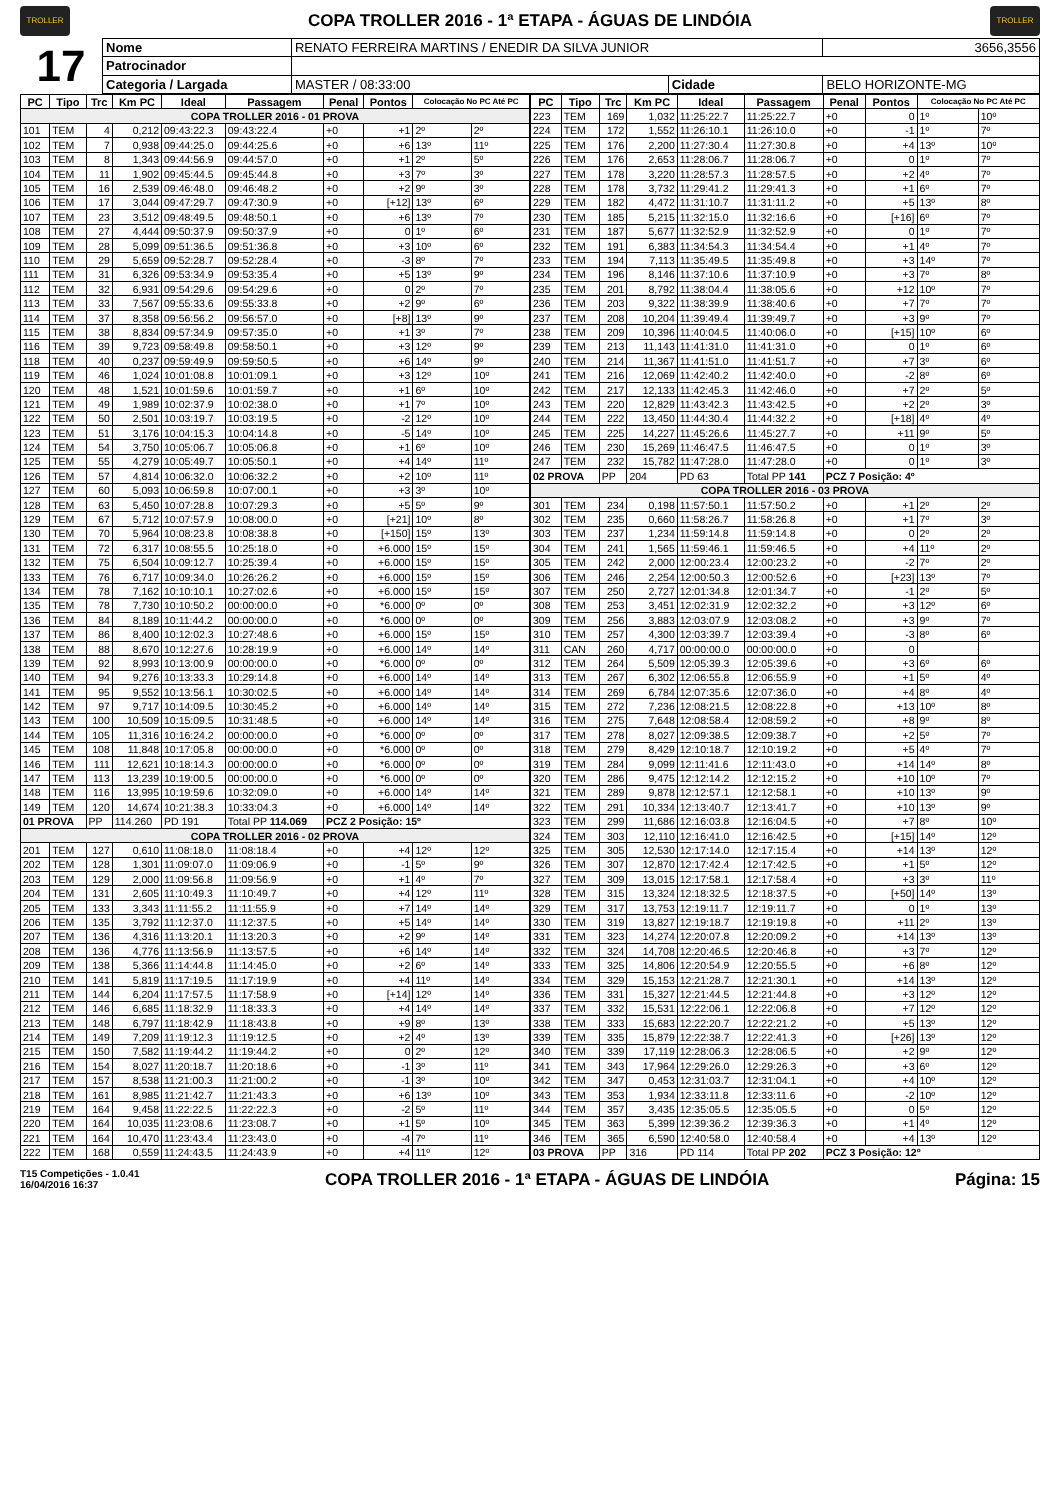TROLLER
COPA TROLLER 2016 - 1ª ETAPA - ÁGUAS DE LINDÓIA
TROLLER
17
| Nome | RENATO FERREIRA MARTINS / ENEDIR DA SILVA JUNIOR | | | 3656,3556 |
| Patrocinador | | | | |
| Categoria / Largada | MASTER / 08:33:00 | Cidade | BELO HORIZONTE-MG | |
| PC | Tipo | Trc | Km PC | Ideal | Passagem | Penal | Pontos | Colocação No PC Até PC | |
| --- | --- | --- | --- | --- | --- | --- | --- | --- | --- |
| COPA TROLLER 2016 - 01 PROVA | | | | | | | | | |
| 101 | TEM | 4 | 0,212 | 09:43:22.3 | 09:43:22.4 | +0 | +1 | 2º | 2º |
| 102 | TEM | 7 | 0,938 | 09:44:25.0 | 09:44:25.6 | +0 | +6 | 13º | 11º |
| 103 | TEM | 8 | 1,343 | 09:44:56.9 | 09:44:57.0 | +0 | +1 | 2º | 5º |
| 104 | TEM | 11 | 1,902 | 09:45:44.5 | 09:45:44.8 | +0 | +3 | 7º | 3º |
| 105 | TEM | 16 | 2,539 | 09:46:48.0 | 09:46:48.2 | +0 | +2 | 9º | 3º |
| 106 | TEM | 17 | 3,044 | 09:47:29.7 | 09:47:30.9 | +0 | [+12] | 13º | 6º |
| 107 | TEM | 23 | 3,512 | 09:48:49.5 | 09:48:50.1 | +0 | +6 | 13º | 7º |
| 108 | TEM | 27 | 4,444 | 09:50:37.9 | 09:50:37.9 | +0 | 0 | 1º | 6º |
| 109 | TEM | 28 | 5,099 | 09:51:36.5 | 09:51:36.8 | +0 | +3 | 10º | 6º |
| 110 | TEM | 29 | 5,659 | 09:52:28.7 | 09:52:28.4 | +0 | -3 | 8º | 7º |
| 111 | TEM | 31 | 6,326 | 09:53:34.9 | 09:53:35.4 | +0 | +5 | 13º | 9º |
| 112 | TEM | 32 | 6,931 | 09:54:29.6 | 09:54:29.6 | +0 | 0 | 2º | 7º |
| 113 | TEM | 33 | 7,567 | 09:55:33.6 | 09:55:33.8 | +0 | +2 | 9º | 6º |
| 114 | TEM | 37 | 8,358 | 09:56:56.2 | 09:56:57.0 | +0 | [+8] | 13º | 9º |
| 115 | TEM | 38 | 8,834 | 09:57:34.9 | 09:57:35.0 | +0 | +1 | 3º | 7º |
| 116 | TEM | 39 | 9,723 | 09:58:49.8 | 09:58:50.1 | +0 | +3 | 12º | 9º |
| 118 | TEM | 40 | 0,237 | 09:59:49.9 | 09:59:50.5 | +0 | +6 | 14º | 9º |
| 119 | TEM | 46 | 1,024 | 10:01:08.8 | 10:01:09.1 | +0 | +3 | 12º | 10º |
| 120 | TEM | 48 | 1,521 | 10:01:59.6 | 10:01:59.7 | +0 | +1 | 6º | 10º |
| 121 | TEM | 49 | 1,989 | 10:02:37.9 | 10:02:38.0 | +0 | +1 | 7º | 10º |
| 122 | TEM | 50 | 2,501 | 10:03:19.7 | 10:03:19.5 | +0 | -2 | 12º | 10º |
| 123 | TEM | 51 | 3,176 | 10:04:15.3 | 10:04:14.8 | +0 | -5 | 14º | 10º |
| 124 | TEM | 54 | 3,750 | 10:05:06.7 | 10:05:06.8 | +0 | +1 | 6º | 10º |
| 125 | TEM | 55 | 4,279 | 10:05:49.7 | 10:05:50.1 | +0 | +4 | 14º | 11º |
| 126 | TEM | 57 | 4,814 | 10:06:32.0 | 10:06:32.2 | +0 | +2 | 10º | 11º |
| 127 | TEM | 60 | 5,093 | 10:06:59.8 | 10:07:00.1 | +0 | +3 | 3º | 10º |
| 128 | TEM | 63 | 5,450 | 10:07:28.8 | 10:07:29.3 | +0 | +5 | 5º | 9º |
| 129 | TEM | 67 | 5,712 | 10:07:57.9 | 10:08:00.0 | +0 | [+21] | 10º | 8º |
| 130 | TEM | 70 | 5,964 | 10:08:23.8 | 10:08:38.8 | +0 | [+150] | 15º | 13º |
| 131 | TEM | 72 | 6,317 | 10:08:55.5 | 10:25:18.0 | +0 | +6.000 | 15º | 15º |
| 132 | TEM | 75 | 6,504 | 10:09:12.7 | 10:25:39.4 | +0 | +6.000 | 15º | 15º |
| 133 | TEM | 76 | 6,717 | 10:09:34.0 | 10:26:26.2 | +0 | +6.000 | 15º | 15º |
| 134 | TEM | 78 | 7,162 | 10:10:10.1 | 10:27:02.6 | +0 | +6.000 | 15º | 15º |
| 135 | TEM | 78 | 7,730 | 10:10:50.2 | 00:00:00.0 | +0 | *6.000 | 0º | 0º |
| 136 | TEM | 84 | 8,189 | 10:11:44.2 | 00:00:00.0 | +0 | *6.000 | 0º | 0º |
| 137 | TEM | 86 | 8,400 | 10:12:02.3 | 10:27:48.6 | +0 | +6.000 | 15º | 15º |
| 138 | TEM | 88 | 8,670 | 10:12:27.6 | 10:28:19.9 | +0 | +6.000 | 14º | 14º |
| 139 | TEM | 92 | 8,993 | 10:13:00.9 | 00:00:00.0 | +0 | *6.000 | 0º | 0º |
| 140 | TEM | 94 | 9,276 | 10:13:33.3 | 10:29:14.8 | +0 | +6.000 | 14º | 14º |
| 141 | TEM | 95 | 9,552 | 10:13:56.1 | 10:30:02.5 | +0 | +6.000 | 14º | 14º |
| 142 | TEM | 97 | 9,717 | 10:14:09.5 | 10:30:45.2 | +0 | +6.000 | 14º | 14º |
| 143 | TEM | 100 | 10,509 | 10:15:09.5 | 10:31:48.5 | +0 | +6.000 | 14º | 14º |
| 144 | TEM | 105 | 11,316 | 10:16:24.2 | 00:00:00.0 | +0 | *6.000 | 0º | 0º |
| 145 | TEM | 108 | 11,848 | 10:17:05.8 | 00:00:00.0 | +0 | *6.000 | 0º | 0º |
| 146 | TEM | 111 | 12,621 | 10:18:14.3 | 00:00:00.0 | +0 | *6.000 | 0º | 0º |
| 147 | TEM | 113 | 13,239 | 10:19:00.5 | 00:00:00.0 | +0 | *6.000 | 0º | 0º |
| 148 | TEM | 116 | 13,995 | 10:19:59.6 | 10:32:09.0 | +0 | +6.000 | 14º | 14º |
| 149 | TEM | 120 | 14,674 | 10:21:38.3 | 10:33:04.3 | +0 | +6.000 | 14º | 14º |
| 01 PROVA | | PP | 114.260 | PD 191 | Total PP 114.069 | PCZ 2 Posição: 15º | | | |
| COPA TROLLER 2016 - 02 PROVA | | | | | | | | | |
| 201 | TEM | 127 | 0,610 | 11:08:18.0 | 11:08:18.4 | +0 | +4 | 12º | 12º |
| 202 | TEM | 128 | 1,301 | 11:09:07.0 | 11:09:06.9 | +0 | -1 | 5º | 9º |
| 203 | TEM | 129 | 2,000 | 11:09:56.8 | 11:09:56.9 | +0 | +1 | 4º | 7º |
| 204 | TEM | 131 | 2,605 | 11:10:49.3 | 11:10:49.7 | +0 | +4 | 12º | 11º |
| 205 | TEM | 133 | 3,343 | 11:11:55.2 | 11:11:55.9 | +0 | +7 | 14º | 14º |
| 206 | TEM | 135 | 3,792 | 11:12:37.0 | 11:12:37.5 | +0 | +5 | 14º | 14º |
| 207 | TEM | 136 | 4,316 | 11:13:20.1 | 11:13:20.3 | +0 | +2 | 9º | 14º |
| 208 | TEM | 136 | 4,776 | 11:13:56.9 | 11:13:57.5 | +0 | +6 | 14º | 14º |
| 209 | TEM | 138 | 5,366 | 11:14:44.8 | 11:14:45.0 | +0 | +2 | 6º | 14º |
| 210 | TEM | 141 | 5,819 | 11:17:19.5 | 11:17:19.9 | +0 | +4 | 11º | 14º |
| 211 | TEM | 144 | 6,204 | 11:17:57.5 | 11:17:58.9 | +0 | [+14] | 12º | 14º |
| 212 | TEM | 146 | 6,685 | 11:18:32.9 | 11:18:33.3 | +0 | +4 | 14º | 14º |
| 213 | TEM | 148 | 6,797 | 11:18:42.9 | 11:18:43.8 | +0 | +9 | 8º | 13º |
| 214 | TEM | 149 | 7,209 | 11:19:12.3 | 11:19:12.5 | +0 | +2 | 4º | 13º |
| 215 | TEM | 150 | 7,582 | 11:19:44.2 | 11:19:44.2 | +0 | 0 | 2º | 12º |
| 216 | TEM | 154 | 8,027 | 11:20:18.7 | 11:20:18.6 | +0 | -1 | 3º | 11º |
| 217 | TEM | 157 | 8,538 | 11:21:00.3 | 11:21:00.2 | +0 | -1 | 3º | 10º |
| 218 | TEM | 161 | 8,985 | 11:21:42.7 | 11:21:43.3 | +0 | +6 | 13º | 10º |
| 219 | TEM | 164 | 9,458 | 11:22:22.5 | 11:22:22.3 | +0 | -2 | 5º | 11º |
| 220 | TEM | 164 | 10,035 | 11:23:08.6 | 11:23:08.7 | +0 | +1 | 5º | 10º |
| 221 | TEM | 164 | 10,470 | 11:23:43.4 | 11:23:43.0 | +0 | -4 | 7º | 11º |
| 222 | TEM | 168 | 0,559 | 11:24:43.5 | 11:24:43.9 | +0 | +4 | 11º | 12º |
| PC | Tipo | Trc | Km PC | Ideal | Passagem | Penal | Pontos | Colocação No PC Até PC | |
| --- | --- | --- | --- | --- | --- | --- | --- | --- | --- |
| 223 | TEM | 169 | 1,032 | 11:25:22.7 | 11:25:22.7 | +0 | 0 | 1º | 10º |
| 224 | TEM | 172 | 1,552 | 11:26:10.1 | 11:26:10.0 | +0 | -1 | 1º | 7º |
| 225 | TEM | 176 | 2,200 | 11:27:30.4 | 11:27:30.8 | +0 | +4 | 13º | 10º |
| 226 | TEM | 176 | 2,653 | 11:28:06.7 | 11:28:06.7 | +0 | 0 | 1º | 7º |
| 227 | TEM | 178 | 3,220 | 11:28:57.3 | 11:28:57.5 | +0 | +2 | 4º | 7º |
| 228 | TEM | 178 | 3,732 | 11:29:41.2 | 11:29:41.3 | +0 | +1 | 6º | 7º |
| 229 | TEM | 182 | 4,472 | 11:31:10.7 | 11:31:11.2 | +0 | +5 | 13º | 8º |
| 230 | TEM | 185 | 5,215 | 11:32:15.0 | 11:32:16.6 | +0 | [+16] | 6º | 7º |
| 231 | TEM | 187 | 5,677 | 11:32:52.9 | 11:32:52.9 | +0 | 0 | 1º | 7º |
| 232 | TEM | 191 | 6,383 | 11:34:54.3 | 11:34:54.4 | +0 | +1 | 4º | 7º |
| 233 | TEM | 194 | 7,113 | 11:35:49.5 | 11:35:49.8 | +0 | +3 | 14º | 7º |
| 234 | TEM | 196 | 8,146 | 11:37:10.6 | 11:37:10.9 | +0 | +3 | 7º | 8º |
| 235 | TEM | 201 | 8,792 | 11:38:04.4 | 11:38:05.6 | +0 | +12 | 10º | 7º |
| 236 | TEM | 203 | 9,322 | 11:38:39.9 | 11:38:40.6 | +0 | +7 | 7º | 7º |
| 237 | TEM | 208 | 10,204 | 11:39:49.4 | 11:39:49.7 | +0 | +3 | 9º | 7º |
| 238 | TEM | 209 | 10,396 | 11:40:04.5 | 11:40:06.0 | +0 | [+15] | 10º | 6º |
| 239 | TEM | 213 | 11,143 | 11:41:31.0 | 11:41:31.0 | +0 | 0 | 1º | 6º |
| 240 | TEM | 214 | 11,367 | 11:41:51.0 | 11:41:51.7 | +0 | +7 | 3º | 6º |
| 241 | TEM | 216 | 12,069 | 11:42:40.2 | 11:42:40.0 | +0 | -2 | 8º | 6º |
| 242 | TEM | 217 | 12,133 | 11:42:45.3 | 11:42:46.0 | +0 | +7 | 2º | 5º |
| 243 | TEM | 220 | 12,829 | 11:43:42.3 | 11:43:42.5 | +0 | +2 | 2º | 3º |
| 244 | TEM | 222 | 13,450 | 11:44:30.4 | 11:44:32.2 | +0 | [+18] | 4º | 4º |
| 245 | TEM | 225 | 14,227 | 11:45:26.6 | 11:45:27.7 | +0 | +11 | 9º | 5º |
| 246 | TEM | 230 | 15,269 | 11:46:47.5 | 11:46:47.5 | +0 | 0 | 1º | 3º |
| 247 | TEM | 232 | 15,782 | 11:47:28.0 | 11:47:28.0 | +0 | 0 | 1º | 3º |
| 02 PROVA | | PP | 204 | PD 63 | Total PP 141 | PCZ 7 Posição: 4º | | | |
| COPA TROLLER 2016 - 03 PROVA | | | | | | | | | |
| 301 | TEM | 234 | 0,198 | 11:57:50.1 | 11:57:50.2 | +0 | +1 | 2º | 2º |
| 302 | TEM | 235 | 0,660 | 11:58:26.7 | 11:58:26.8 | +0 | +1 | 7º | 3º |
| 303 | TEM | 237 | 1,234 | 11:59:14.8 | 11:59:14.8 | +0 | 0 | 2º | 2º |
| 304 | TEM | 241 | 1,565 | 11:59:46.1 | 11:59:46.5 | +0 | +4 | 11º | 2º |
| 305 | TEM | 242 | 2,000 | 12:00:23.4 | 12:00:23.2 | +0 | -2 | 7º | 2º |
| 306 | TEM | 246 | 2,254 | 12:00:50.3 | 12:00:52.6 | +0 | [+23] | 13º | 7º |
| 307 | TEM | 250 | 2,727 | 12:01:34.8 | 12:01:34.7 | +0 | -1 | 2º | 5º |
| 308 | TEM | 253 | 3,451 | 12:02:31.9 | 12:02:32.2 | +0 | +3 | 12º | 6º |
| 309 | TEM | 256 | 3,883 | 12:03:07.9 | 12:03:08.2 | +0 | +3 | 9º | 7º |
| 310 | TEM | 257 | 4,300 | 12:03:39.7 | 12:03:39.4 | +0 | -3 | 8º | 6º |
| 311 | CAN | 260 | 4,717 | 00:00:00.0 | 00:00:00.0 | +0 | 0 | | |
| 312 | TEM | 264 | 5,509 | 12:05:39.3 | 12:05:39.6 | +0 | +3 | 6º | 6º |
| 313 | TEM | 267 | 6,302 | 12:06:55.8 | 12:06:55.9 | +0 | +1 | 5º | 4º |
| 314 | TEM | 269 | 6,784 | 12:07:35.6 | 12:07:36.0 | +0 | +4 | 8º | 4º |
| 315 | TEM | 272 | 7,236 | 12:08:21.5 | 12:08:22.8 | +0 | +13 | 10º | 8º |
| 316 | TEM | 275 | 7,648 | 12:08:58.4 | 12:08:59.2 | +0 | +8 | 9º | 8º |
| 317 | TEM | 278 | 8,027 | 12:09:38.5 | 12:09:38.7 | +0 | +2 | 5º | 7º |
| 318 | TEM | 279 | 8,429 | 12:10:18.7 | 12:10:19.2 | +0 | +5 | 4º | 7º |
| 319 | TEM | 284 | 9,099 | 12:11:41.6 | 12:11:43.0 | +0 | +14 | 14º | 8º |
| 320 | TEM | 286 | 9,475 | 12:12:14.2 | 12:12:15.2 | +0 | +10 | 10º | 7º |
| 321 | TEM | 289 | 9,878 | 12:12:57.1 | 12:12:58.1 | +0 | +10 | 13º | 9º |
| 322 | TEM | 291 | 10,334 | 12:13:40.7 | 12:13:41.7 | +0 | +10 | 13º | 9º |
| 323 | TEM | 299 | 11,686 | 12:16:03.8 | 12:16:04.5 | +0 | +7 | 8º | 10º |
| 324 | TEM | 303 | 12,110 | 12:16:41.0 | 12:16:42.5 | +0 | [+15] | 14º | 12º |
| 325 | TEM | 305 | 12,530 | 12:17:14.0 | 12:17:15.4 | +0 | +14 | 13º | 12º |
| 326 | TEM | 307 | 12,870 | 12:17:42.4 | 12:17:42.5 | +0 | +1 | 5º | 12º |
| 327 | TEM | 309 | 13,015 | 12:17:58.1 | 12:17:58.4 | +0 | +3 | 3º | 11º |
| 328 | TEM | 315 | 13,324 | 12:18:32.5 | 12:18:37.5 | +0 | [+50] | 14º | 13º |
| 329 | TEM | 317 | 13,753 | 12:19:11.7 | 12:19:11.7 | +0 | 0 | 1º | 13º |
| 330 | TEM | 319 | 13,827 | 12:19:18.7 | 12:19:19.8 | +0 | +11 | 2º | 13º |
| 331 | TEM | 323 | 14,274 | 12:20:07.8 | 12:20:09.2 | +0 | +14 | 13º | 13º |
| 332 | TEM | 324 | 14,708 | 12:20:46.5 | 12:20:46.8 | +0 | +3 | 7º | 12º |
| 333 | TEM | 325 | 14,806 | 12:20:54.9 | 12:20:55.5 | +0 | +6 | 8º | 12º |
| 334 | TEM | 329 | 15,153 | 12:21:28.7 | 12:21:30.1 | +0 | +14 | 13º | 12º |
| 336 | TEM | 331 | 15,327 | 12:21:44.5 | 12:21:44.8 | +0 | +3 | 12º | 12º |
| 337 | TEM | 332 | 15,531 | 12:22:06.1 | 12:22:06.8 | +0 | +7 | 12º | 12º |
| 338 | TEM | 333 | 15,683 | 12:22:20.7 | 12:22:21.2 | +0 | +5 | 13º | 12º |
| 339 | TEM | 335 | 15,879 | 12:22:38.7 | 12:22:41.3 | +0 | [+26] | 13º | 12º |
| 340 | TEM | 339 | 17,119 | 12:28:06.3 | 12:28:06.5 | +0 | +2 | 9º | 12º |
| 341 | TEM | 343 | 17,964 | 12:29:26.0 | 12:29:26.3 | +0 | +3 | 6º | 12º |
| 342 | TEM | 347 | 0,453 | 12:31:03.7 | 12:31:04.1 | +0 | +4 | 10º | 12º |
| 343 | TEM | 353 | 1,934 | 12:33:11.8 | 12:33:11.6 | +0 | -2 | 10º | 12º |
| 344 | TEM | 357 | 3,435 | 12:35:05.5 | 12:35:05.5 | +0 | 0 | 5º | 12º |
| 345 | TEM | 363 | 5,399 | 12:39:36.2 | 12:39:36.3 | +0 | +1 | 4º | 12º |
| 346 | TEM | 365 | 6,590 | 12:40:58.0 | 12:40:58.4 | +0 | +4 | 13º | 12º |
| 03 PROVA | | PP | 316 | PD 114 | Total PP 202 | PCZ 3 Posição: 12º | | | |
T15 Competições - 1.0.41
16/04/2016 16:37
COPA TROLLER 2016 - 1ª ETAPA - ÁGUAS DE LINDÓIA
Página: 15